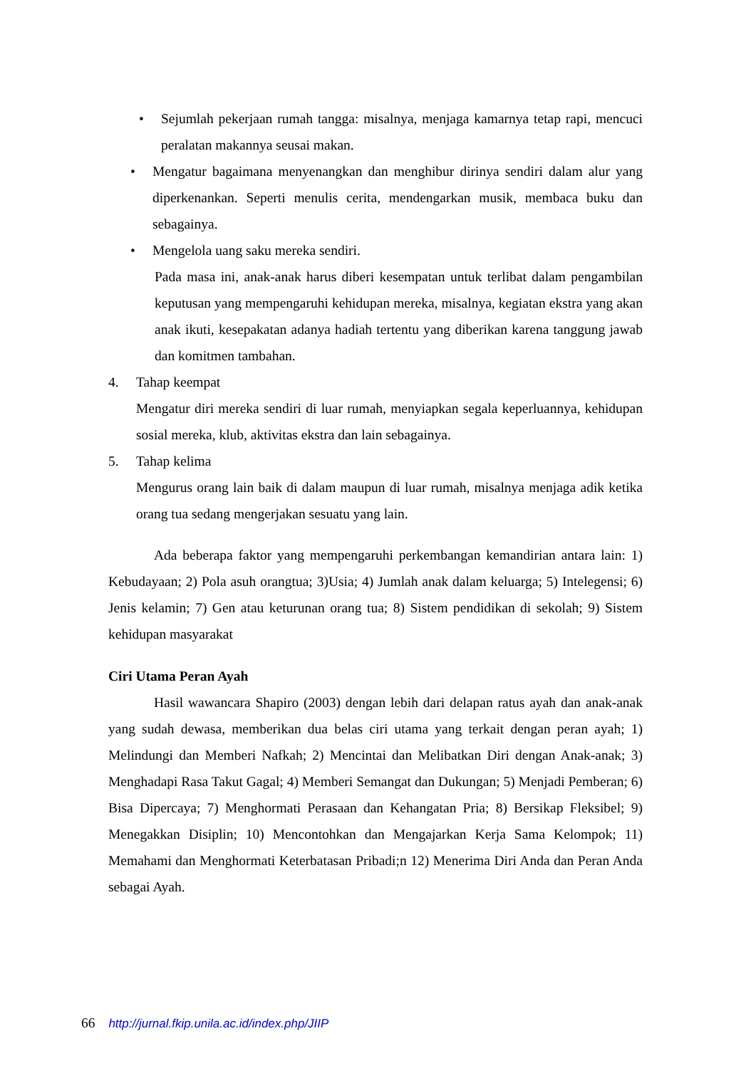• Sejumlah pekerjaan rumah tangga: misalnya, menjaga kamarnya tetap rapi, mencuci peralatan makannya seusai makan.
• Mengatur bagaimana menyenangkan dan menghibur dirinya sendiri dalam alur yang diperkenankan. Seperti menulis cerita, mendengarkan musik, membaca buku dan sebagainya.
• Mengelola uang saku mereka sendiri.
Pada masa ini, anak-anak harus diberi kesempatan untuk terlibat dalam pengambilan keputusan yang mempengaruhi kehidupan mereka, misalnya, kegiatan ekstra yang akan anak ikuti, kesepakatan adanya hadiah tertentu yang diberikan karena tanggung jawab dan komitmen tambahan.
4. Tahap keempat
Mengatur diri mereka sendiri di luar rumah, menyiapkan segala keperluannya, kehidupan sosial mereka, klub, aktivitas ekstra dan lain sebagainya.
5. Tahap kelima
Mengurus orang lain baik di dalam maupun di luar rumah, misalnya menjaga adik ketika orang tua sedang mengerjakan sesuatu yang lain.
Ada beberapa faktor yang mempengaruhi perkembangan kemandirian antara lain: 1) Kebudayaan; 2) Pola asuh orangtua; 3)Usia; 4) Jumlah anak dalam keluarga; 5) Intelegensi; 6) Jenis kelamin; 7) Gen atau keturunan orang tua; 8) Sistem pendidikan di sekolah; 9) Sistem kehidupan masyarakat
Ciri Utama Peran Ayah
Hasil wawancara Shapiro (2003) dengan lebih dari delapan ratus ayah dan anak-anak yang sudah dewasa, memberikan dua belas ciri utama yang terkait dengan peran ayah; 1) Melindungi dan Memberi Nafkah; 2) Mencintai dan Melibatkan Diri dengan Anak-anak; 3) Menghadapi Rasa Takut Gagal; 4) Memberi Semangat dan Dukungan; 5) Menjadi Pemberan; 6) Bisa Dipercaya; 7) Menghormati Perasaan dan Kehangatan Pria; 8) Bersikap Fleksibel; 9) Menegakkan Disiplin; 10) Mencontohkan dan Mengajarkan Kerja Sama Kelompok; 11) Memahami dan Menghormati Keterbatasan Pribadi;n 12) Menerima Diri Anda dan Peran Anda sebagai Ayah.
66 http://jurnal.fkip.unila.ac.id/index.php/JIIP